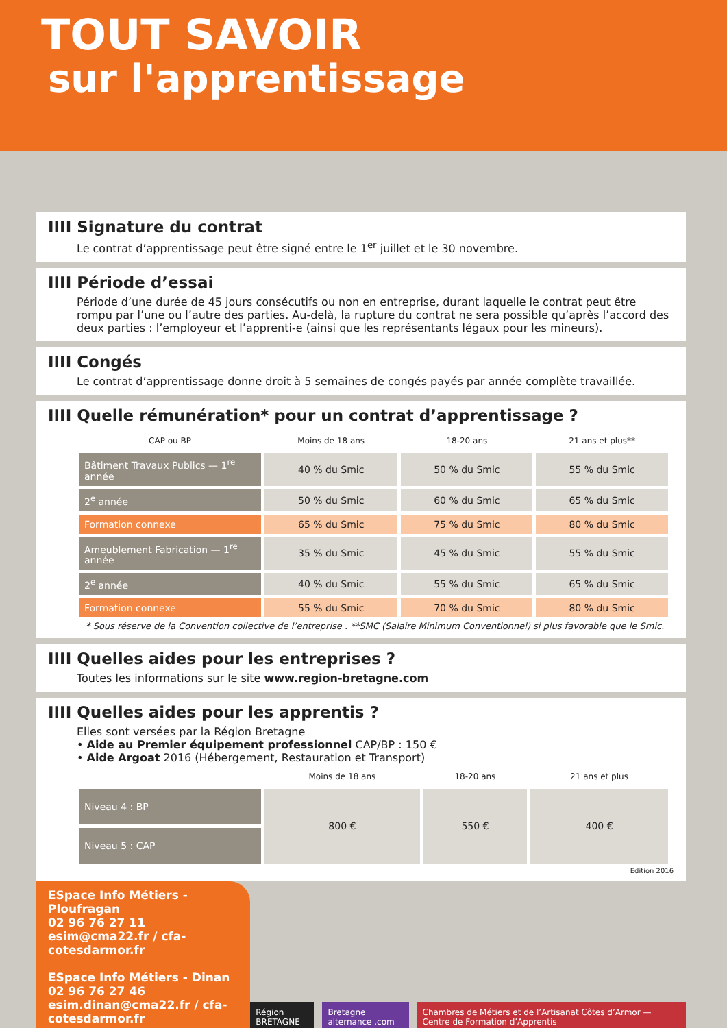TOUT SAVOIR
sur l'apprentissage
IIII Signature du contrat
Le contrat d’apprentissage peut être signé entre le 1<sup>er</sup> juillet et le 30 novembre.
IIII Période d’essai
Période d’une durée de 45 jours consécutifs ou non en entreprise, durant laquelle le contrat peut être rompu par l’une ou l’autre des parties. Au-delà, la rupture du contrat ne sera possible qu’après l’accord des deux parties : l’employeur et l’apprenti-e (ainsi que les représentants légaux pour les mineurs).
IIII Congés
Le contrat d’apprentissage donne droit à 5 semaines de congés payés par année complète travaillée.
IIII Quelle rémunération* pour un contrat d’apprentissage ?
| CAP ou BP | Moins de 18 ans | 18-20 ans | 21 ans et plus** |
| --- | --- | --- | --- |
| Bâtiment Travaux Publics — 1<sup>re</sup> année | 40 % du Smic | 50 % du Smic | 55 % du Smic |
| 2<sup>e</sup> année | 50 % du Smic | 60 % du Smic | 65 % du Smic |
| Formation connexe | 65 % du Smic | 75 % du Smic | 80 % du Smic |
| Ameublement Fabrication — 1<sup>re</sup> année | 35 % du Smic | 45 % du Smic | 55 % du Smic |
| 2<sup>e</sup> année | 40 % du Smic | 55 % du Smic | 65 % du Smic |
| Formation connexe | 55 % du Smic | 70 % du Smic | 80 % du Smic |
* Sous réserve de la Convention collective de l’entreprise . **SMC (Salaire Minimum Conventionnel) si plus favorable que le Smic.
IIII Quelles aides pour les entreprises ?
Toutes les informations sur le site www.region-bretagne.com
IIII Quelles aides pour les apprentis ?
Elles sont versées par la Région Bretagne
• Aide au Premier équipement professionnel CAP/BP : 150 €
• Aide Argoat 2016 (Hébergement, Restauration et Transport)
| | Moins de 18 ans | 18-20 ans | 21 ans et plus |
| --- | --- | --- | --- |
| Niveau 4 : BP | 800 € | 550 € | 400 € |
| Niveau 5 : CAP | | | |
Edition 2016
ESpace Info Métiers - Ploufragan
02 96 76 27 11
esim@cma22.fr / cfa-cotesdarmor.fr
ESpace Info Métiers - Dinan
02 96 76 27 46
esim.dinan@cma22.fr / cfa-cotesdarmor.fr
Région BRETAGNE Bretagne alternance .com Chambres de Métiers et de l’Artisanat Côtes d’Armor — Centre de Formation d’Apprentis